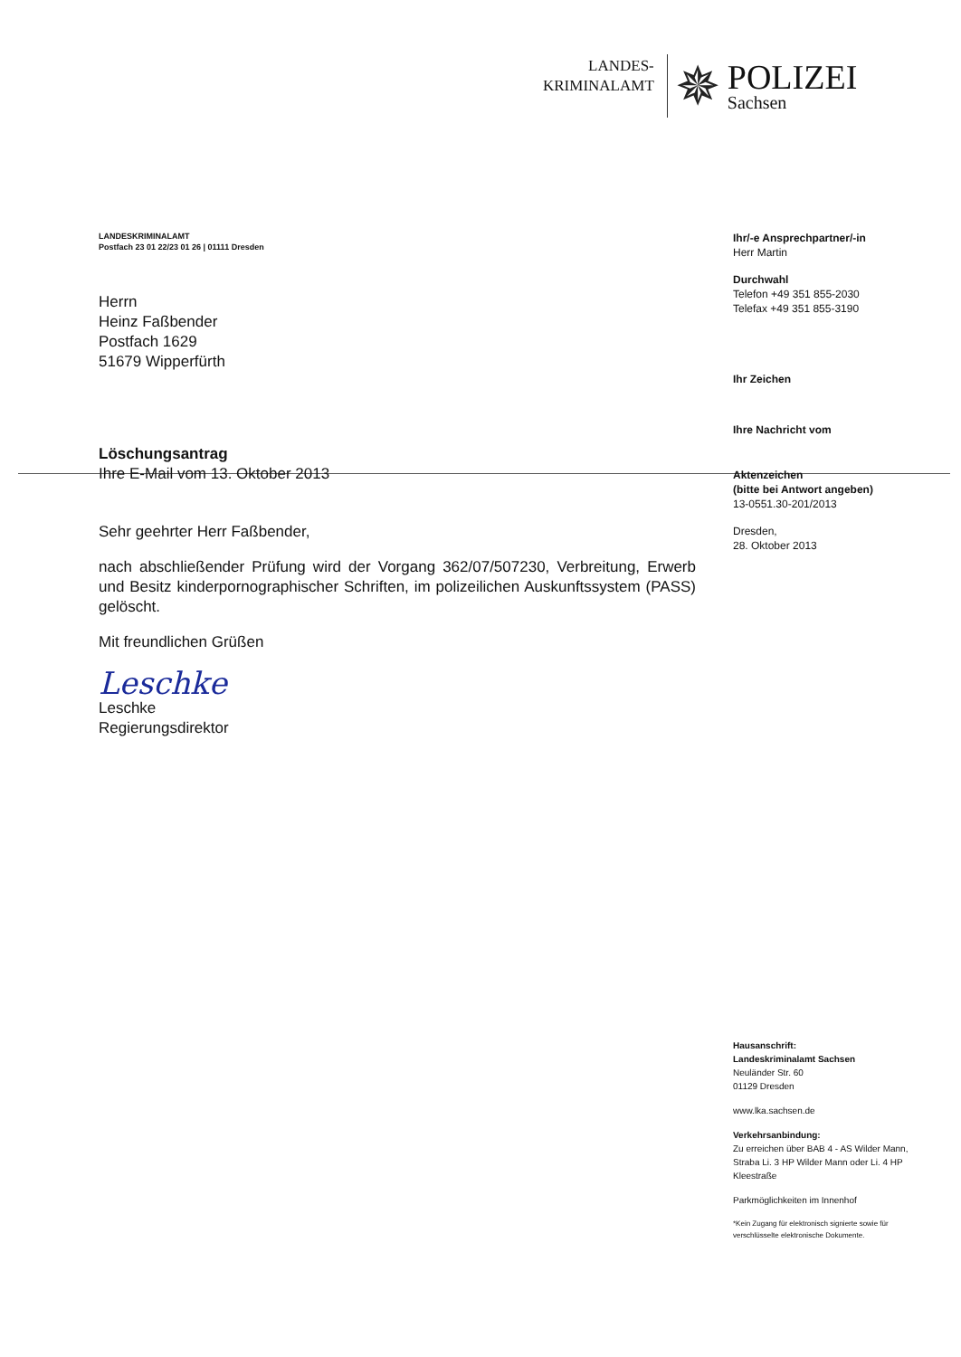LANDES-
KRIMINALAMT
✵
POLIZEI
Sachsen
LANDESKRIMINALAMT
Postfach 23 01 22/23 01 26 | 01111 Dresden
Herrn
Heinz Faßbender
Postfach 1629
51679 Wipperfürth
Löschungsantrag
Ihre E-Mail vom 13. Oktober 2013
Sehr geehrter Herr Faßbender,
nach abschließender Prüfung wird der Vorgang 362/07/507230, Verbreitung, Erwerb und Besitz kinderpornographischer Schriften, im polizeilichen Auskunftssystem (PASS) gelöscht.
Mit freundlichen Grüßen
Leschke
Leschke
Regierungsdirektor
Ihr/-e Ansprechpartner/-in
Herr Martin
Durchwahl
Telefon +49 351 855-2030
Telefax +49 351 855-3190
Ihr Zeichen
Ihre Nachricht vom
Aktenzeichen
(bitte bei Antwort angeben)
13-0551.30-201/2013
Dresden,
28. Oktober 2013
Hausanschrift:
Landeskriminalamt Sachsen
Neuländer Str. 60
01129 Dresden
www.lka.sachsen.de
Verkehrsanbindung:
Zu erreichen über BAB 4 - AS Wilder Mann, Straba Li. 3 HP Wilder Mann oder Li. 4 HP Kleestraße
Parkmöglichkeiten im Innenhof
*Kein Zugang für elektronisch signierte sowie für verschlüsselte elektronische Dokumente.